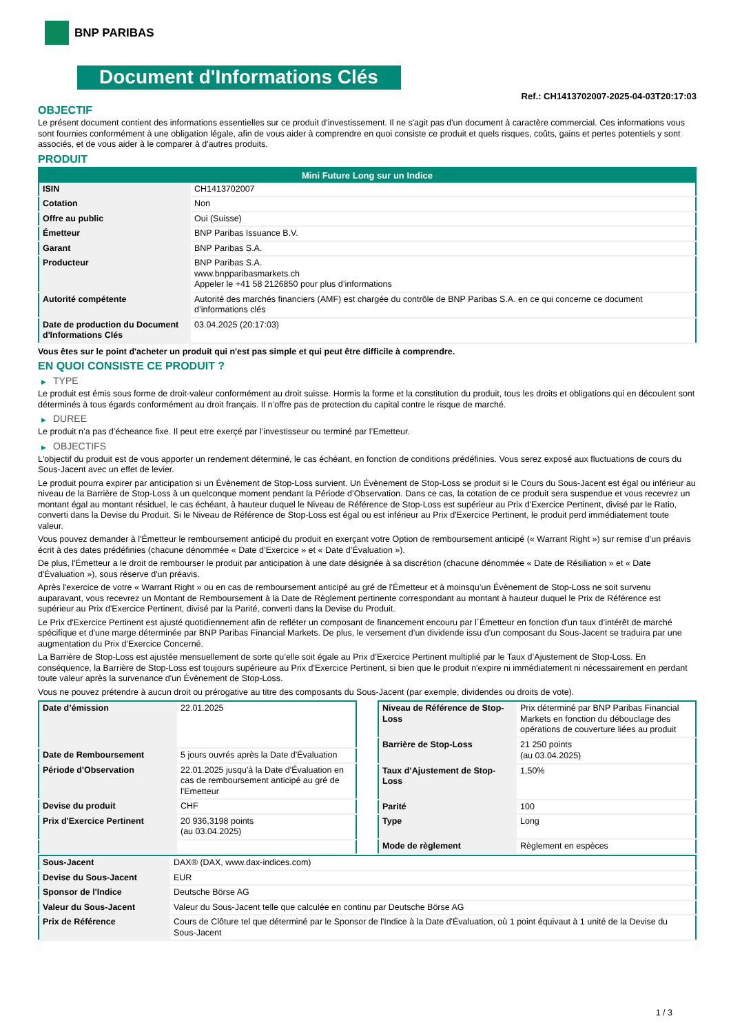BNP PARIBAS
Document d'Informations Clés
Ref.: CH1413702007-2025-04-03T20:17:03
OBJECTIF
Le présent document contient des informations essentielles sur ce produit d'investissement. Il ne s'agit pas d'un document à caractère commercial. Ces informations vous sont fournies conformément à une obligation légale, afin de vous aider à comprendre en quoi consiste ce produit et quels risques, coûts, gains et pertes potentiels y sont associés, et de vous aider à le comparer à d'autres produits.
PRODUIT
| Mini Future Long sur un Indice | |
| --- | --- |
| ISIN | CH1413702007 |
| Cotation | Non |
| Offre au public | Oui (Suisse) |
| Émetteur | BNP Paribas Issuance B.V. |
| Garant | BNP Paribas S.A. |
| Producteur | BNP Paribas S.A. www.bnpparibasmarkets.ch Appeler le +41 58 2126850 pour plus d’informations |
| Autorité compétente | Autorité des marchés financiers (AMF) est chargée du contrôle de BNP Paribas S.A. en ce qui concerne ce document d’informations clés |
| Date de production du Document d'Informations Clés | 03.04.2025 (20:17:03) |
Vous êtes sur le point d'acheter un produit qui n'est pas simple et qui peut être difficile à comprendre.
EN QUOI CONSISTE CE PRODUIT ?
▶ TYPE
Le produit est émis sous forme de droit-valeur conformément au droit suisse. Hormis la forme et la constitution du produit, tous les droits et obligations qui en découlent sont déterminés à tous égards conformément au droit français. Il n’offre pas de protection du capital contre le risque de marché.
▶ DUREE
Le produit n’a pas d’écheance fixe. Il peut etre exerçé par l’investisseur ou terminé par l’Emetteur.
▶ OBJECTIFS
L'objectif du produit est de vous apporter un rendement déterminé, le cas échéant, en fonction de conditions prédéfinies. Vous serez exposé aux fluctuations de cours du Sous-Jacent avec un effet de levier.
Le produit pourra expirer par anticipation si un Évènement de Stop-Loss survient. Un Évènement de Stop-Loss se produit si le Cours du Sous-Jacent est égal ou inférieur au niveau de la Barrière de Stop-Loss à un quelconque moment pendant la Période d’Observation. Dans ce cas, la cotation de ce produit sera suspendue et vous recevrez un montant égal au montant résiduel, le cas échéant, à hauteur duquel le Niveau de Référence de Stop-Loss est supérieur au Prix d'Exercice Pertinent, divisé par le Ratio, converti dans la Devise du Produit. Si le Niveau de Référence de Stop-Loss est égal ou est inférieur au Prix d'Exercice Pertinent, le produit perd immédiatement toute valeur.
Vous pouvez demander à l'Émetteur le remboursement anticipé du produit en exerçant votre Option de remboursement anticipé (« Warrant Right ») sur remise d'un préavis écrit à des dates prédéfinies (chacune dénommée « Date d’Exercice » et « Date d’Évaluation »).
De plus, l'Émetteur a le droit de rembourser le produit par anticipation à une date désignée à sa discrétion (chacune dénommée « Date de Résiliation » et « Date d'Évaluation »), sous réserve d'un préavis.
Après l'exercice de votre « Warrant Right » ou en cas de remboursement anticipé au gré de l'Émetteur et à moinsqu’un Évènement de Stop-Loss ne soit survenu auparavant, vous recevrez un Montant de Remboursement à la Date de Règlement pertinente correspondant au montant à hauteur duquel le Prix de Référence est supérieur au Prix d'Exercice Pertinent, divisé par la Parité, converti dans la Devise du Produit.
Le Prix d'Exercice Pertinent est ajusté quotidiennement afin de refléter un composant de financement encouru par l´Émetteur en fonction d'un taux d’intérêt de marché spécifique et d'une marge déterminée par BNP Paribas Financial Markets. De plus, le versement d’un dividende issu d’un composant du Sous-Jacent se traduira par une augmentation du Prix d'Exercice Concerné.
La Barrière de Stop-Loss est ajustée mensuellement de sorte qu’elle soit égale au Prix d’Exercice Pertinent multiplié par le Taux d’Ajustement de Stop-Loss. En conséquence, la Barrière de Stop-Loss est toujours supérieure au Prix d'Exercice Pertinent, si bien que le produit n'expire ni immédiatement ni nécessairement en perdant toute valeur après la survenance d'un Évènement de Stop-Loss.
Vous ne pouvez prétendre à aucun droit ou prérogative au titre des composants du Sous-Jacent (par exemple, dividendes ou droits de vote).
| Date d’émission | 22.01.2025 |
| Date de Remboursement | 5 jours ouvrés après la Date d'Évaluation |
| Période d'Observation | 22.01.2025 jusqu'à la Date d'Évaluation en cas de remboursement anticipé au gré de l'Emetteur |
| Devise du produit | CHF |
| Prix d'Exercice Pertinent | 20 936,3198 points (au 03.04.2025) |
| Niveau de Référence de Stop-Loss | Prix déterminé par BNP Paribas Financial Markets en fonction du débouclage des opérations de couverture liées au produit |
| Barrière de Stop-Loss | 21 250 points (au 03.04.2025) |
| Taux d’Ajustement de Stop-Loss | 1,50% |
| Parité | 100 |
| Type | Long |
| Mode de règlement | Règlement en espèces |
| Sous-Jacent | DAX® (DAX, www.dax-indices.com) |
| Devise du Sous-Jacent | EUR |
| Sponsor de l'Indice | Deutsche Börse AG |
| Valeur du Sous-Jacent | Valeur du Sous-Jacent telle que calculée en continu par Deutsche Börse AG |
| Prix de Référence | Cours de Clôture tel que déterminé par le Sponsor de l'Indice à la Date d'Évaluation, où 1 point équivaut à 1 unité de la Devise du Sous-Jacent |
1 / 3